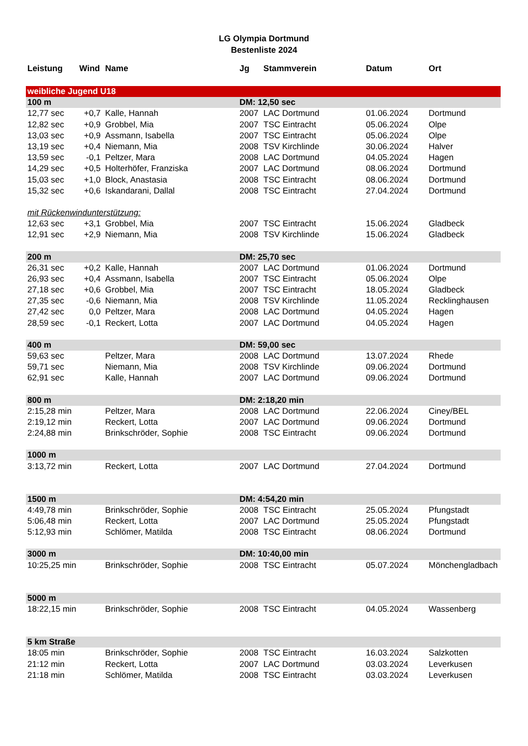LG Olympia Dortmund
Bestenliste 2024
| Leistung | Wind | Name | Jg | Stammverein | Datum | Ort |
| --- | --- | --- | --- | --- | --- | --- |
| weibliche Jugend U18 | | | | | | |
| 100 m | | | DM: 12,50 sec | | | |
| 12,77 sec | +0,7 | Kalle, Hannah | 2007 | LAC Dortmund | 01.06.2024 | Dortmund |
| 12,82 sec | +0,9 | Grobbel, Mia | 2007 | TSC Eintracht | 05.06.2024 | Olpe |
| 13,03 sec | +0,9 | Assmann, Isabella | 2007 | TSC Eintracht | 05.06.2024 | Olpe |
| 13,19 sec | +0,4 | Niemann, Mia | 2008 | TSV Kirchlinde | 30.06.2024 | Halver |
| 13,59 sec | -0,1 | Peltzer, Mara | 2008 | LAC Dortmund | 04.05.2024 | Hagen |
| 14,29 sec | +0,5 | Holterhöfer, Franziska | 2007 | LAC Dortmund | 08.06.2024 | Dortmund |
| 15,03 sec | +1,0 | Block, Anastasia | 2008 | TSC Eintracht | 08.06.2024 | Dortmund |
| 15,32 sec | +0,6 | Iskandarani, Dallal | 2008 | TSC Eintracht | 27.04.2024 | Dortmund |
| mit Rückenwindunterstützung: | | | | | | |
| 12,63 sec | +3,1 | Grobbel, Mia | 2007 | TSC Eintracht | 15.06.2024 | Gladbeck |
| 12,91 sec | +2,9 | Niemann, Mia | 2008 | TSV Kirchlinde | 15.06.2024 | Gladbeck |
| 200 m | | | DM: 25,70 sec | | | |
| 26,31 sec | +0,2 | Kalle, Hannah | 2007 | LAC Dortmund | 01.06.2024 | Dortmund |
| 26,93 sec | +0,4 | Assmann, Isabella | 2007 | TSC Eintracht | 05.06.2024 | Olpe |
| 27,18 sec | +0,6 | Grobbel, Mia | 2007 | TSC Eintracht | 18.05.2024 | Gladbeck |
| 27,35 sec | -0,6 | Niemann, Mia | 2008 | TSV Kirchlinde | 11.05.2024 | Recklinghausen |
| 27,42 sec | 0,0 | Peltzer, Mara | 2008 | LAC Dortmund | 04.05.2024 | Hagen |
| 28,59 sec | -0,1 | Reckert, Lotta | 2007 | LAC Dortmund | 04.05.2024 | Hagen |
| 400 m | | | DM: 59,00 sec | | | |
| 59,63 sec | | Peltzer, Mara | 2008 | LAC Dortmund | 13.07.2024 | Rhede |
| 59,71 sec | | Niemann, Mia | 2008 | TSV Kirchlinde | 09.06.2024 | Dortmund |
| 62,91 sec | | Kalle, Hannah | 2007 | LAC Dortmund | 09.06.2024 | Dortmund |
| 800 m | | | DM: 2:18,20 min | | | |
| 2:15,28 min | | Peltzer, Mara | 2008 | LAC Dortmund | 22.06.2024 | Ciney/BEL |
| 2:19,12 min | | Reckert, Lotta | 2007 | LAC Dortmund | 09.06.2024 | Dortmund |
| 2:24,88 min | | Brinkschröder, Sophie | 2008 | TSC Eintracht | 09.06.2024 | Dortmund |
| 1000 m | | | | | | |
| 3:13,72 min | | Reckert, Lotta | 2007 | LAC Dortmund | 27.04.2024 | Dortmund |
| 1500 m | | | DM: 4:54,20 min | | | |
| 4:49,78 min | | Brinkschröder, Sophie | 2008 | TSC Eintracht | 25.05.2024 | Pfungstadt |
| 5:06,48 min | | Reckert, Lotta | 2007 | LAC Dortmund | 25.05.2024 | Pfungstadt |
| 5:12,93 min | | Schlömer, Matilda | 2008 | TSC Eintracht | 08.06.2024 | Dortmund |
| 3000 m | | | DM: 10:40,00 min | | | |
| 10:25,25 min | | Brinkschröder, Sophie | 2008 | TSC Eintracht | 05.07.2024 | Mönchengladbach |
| 5000 m | | | | | | |
| 18:22,15 min | | Brinkschröder, Sophie | 2008 | TSC Eintracht | 04.05.2024 | Wassenberg |
| 5 km Straße | | | | | | |
| 18:05 min | | Brinkschröder, Sophie | 2008 | TSC Eintracht | 16.03.2024 | Salzkotten |
| 21:12 min | | Reckert, Lotta | 2007 | LAC Dortmund | 03.03.2024 | Leverkusen |
| 21:18 min | | Schlömer, Matilda | 2008 | TSC Eintracht | 03.03.2024 | Leverkusen |